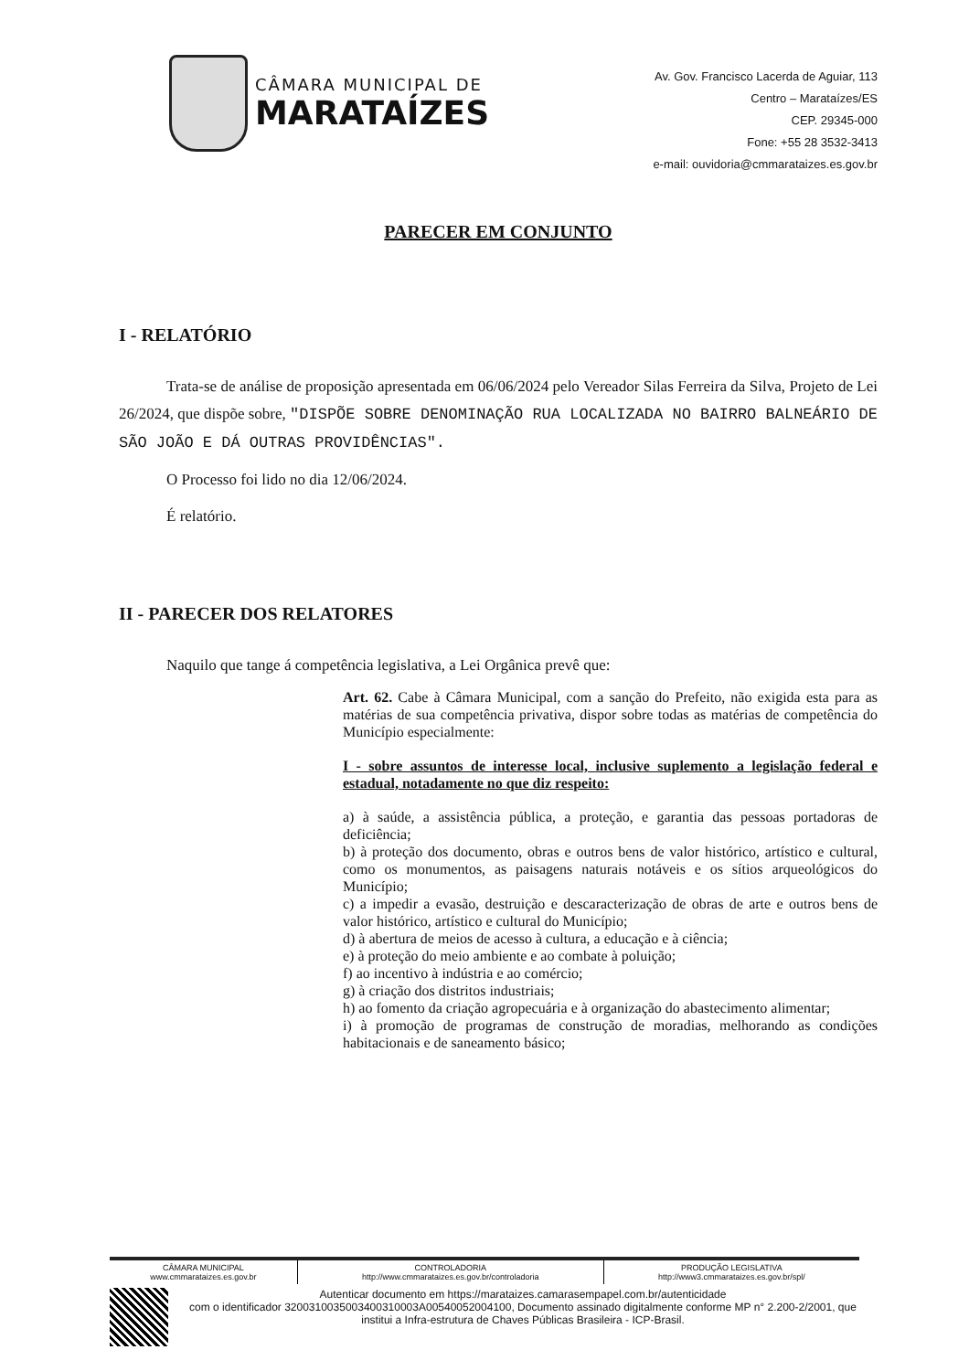CÂMARA MUNICIPAL DE
MARATAÍZES
Av. Gov. Francisco Lacerda de Aguiar, 113
Centro – Marataízes/ES
CEP. 29345-000
Fone: +55 28 3532-3413
e-mail: ouvidoria@cmmarataizes.es.gov.br
PARECER EM CONJUNTO
I - RELATÓRIO
Trata-se de análise de proposição apresentada em 06/06/2024 pelo Vereador Silas Ferreira da Silva, Projeto de Lei 26/2024, que dispõe sobre, "DISPÕE SOBRE DENOMINAÇÃO RUA LOCALIZADA NO BAIRRO BALNEÁRIO DE SÃO JOÃO E DÁ OUTRAS PROVIDÊNCIAS".
O Processo foi lido no dia 12/06/2024.
É relatório.
II - PARECER DOS RELATORES
Naquilo que tange á competência legislativa, a Lei Orgânica prevê que:
Art. 62. Cabe à Câmara Municipal, com a sanção do Prefeito, não exigida esta para as matérias de sua competência privativa, dispor sobre todas as matérias de competência do Município especialmente:
I - sobre assuntos de interesse local, inclusive suplemento a legislação federal e estadual, notadamente no que diz respeito:
a) à saúde, a assistência pública, a proteção, e garantia das pessoas portadoras de deficiência;
b) à proteção dos documento, obras e outros bens de valor histórico, artístico e cultural, como os monumentos, as paisagens naturais notáveis e os sítios arqueológicos do Município;
c) a impedir a evasão, destruição e descaracterização de obras de arte e outros bens de valor histórico, artístico e cultural do Município;
d) à abertura de meios de acesso à cultura, a educação e à ciência;
e) à proteção do meio ambiente e ao combate à poluição;
f) ao incentivo à indústria e ao comércio;
g) à criação dos distritos industriais;
h) ao fomento da criação agropecuária e à organização do abastecimento alimentar;
i) à promoção de programas de construção de moradias, melhorando as condições habitacionais e de saneamento básico;
| CÂMARA MUNICIPAL www.cmmarataizes.es.gov.br | CONTROLADORIA http://www.cmmarataizes.es.gov.br/controladoria | PRODUÇÃO LEGISLATIVA http://www3.cmmarataizes.es.gov.br/spl/ |
Autenticar documento em https://marataizes.camarasempapel.com.br/autenticidade
com o identificador 3200310035003400310003A00540052004100, Documento assinado digitalmente conforme MP n° 2.200-2/2001, que institui a Infra-estrutura de Chaves Públicas Brasileira - ICP-Brasil.